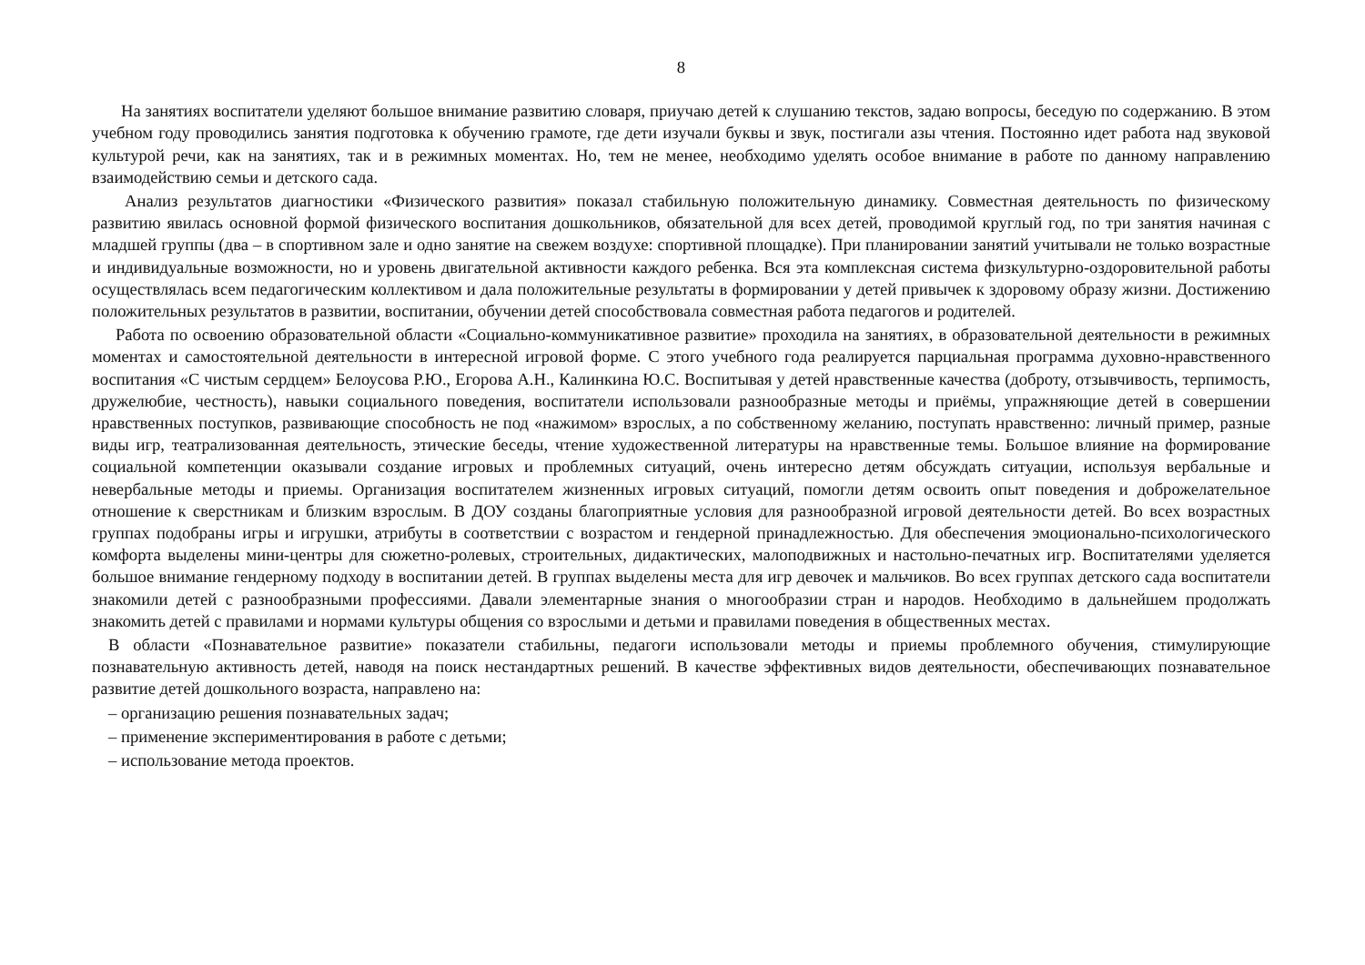8
На занятиях воспитатели уделяют большое внимание развитию словаря, приучаю детей к слушанию текстов, задаю вопросы, беседую по содержанию. В этом учебном году проводились занятия подготовка к обучению грамоте, где дети изучали буквы и звук, постигали азы чтения. Постоянно идет работа над звуковой культурой речи, как на занятиях, так и в режимных моментах. Но, тем не менее, необходимо уделять особое внимание в работе по данному направлению взаимодействию семьи и детского сада.
Анализ результатов диагностики «Физического развития» показал стабильную положительную динамику. Совместная деятельность по физическому развитию явилась основной формой физического воспитания дошкольников, обязательной для всех детей, проводимой круглый год, по три занятия начиная с младшей группы (два – в спортивном зале и одно занятие на свежем воздухе: спортивной площадке). При планировании занятий учитывали не только возрастные и индивидуальные возможности, но и уровень двигательной активности каждого ребенка. Вся эта комплексная система физкультурно-оздоровительной работы осуществлялась всем педагогическим коллективом и дала положительные результаты в формировании у детей привычек к здоровому образу жизни. Достижению положительных результатов в развитии, воспитании, обучении детей способствовала совместная работа педагогов и родителей.
Работа по освоению образовательной области «Социально-коммуникативное развитие» проходила на занятиях, в образовательной деятельности в режимных моментах и самостоятельной деятельности в интересной игровой форме. С этого учебного года реалируется парциальная программа духовно-нравственного воспитания «С чистым сердцем» Белоусова Р.Ю., Егорова А.Н., Калинкина Ю.С. Воспитывая у детей нравственные качества (доброту, отзывчивость, терпимость, дружелюбие, честность), навыки социального поведения, воспитатели использовали разнообразные методы и приёмы, упражняющие детей в совершении нравственных поступков, развивающие способность не под «нажимом» взрослых, а по собственному желанию, поступать нравственно: личный пример, разные виды игр, театрализованная деятельность, этические беседы, чтение художественной литературы на нравственные темы. Большое влияние на формирование социальной компетенции оказывали создание игровых и проблемных ситуаций, очень интересно детям обсуждать ситуации, используя вербальные и невербальные методы и приемы. Организация воспитателем жизненных игровых ситуаций, помогли детям освоить опыт поведения и доброжелательное отношение к сверстникам и близким взрослым. В ДОУ созданы благоприятные условия для разнообразной игровой деятельности детей. Во всех возрастных группах подобраны игры и игрушки, атрибуты в соответствии с возрастом и гендерной принадлежностью. Для обеспечения эмоционально-психологического комфорта выделены мини-центры для сюжетно-ролевых, строительных, дидактических, малоподвижных и настольно-печатных игр. Воспитателями уделяется большое внимание гендерному подходу в воспитании детей. В группах выделены места для игр девочек и мальчиков. Во всех группах детского сада воспитатели знакомили детей с разнообразными профессиями. Давали элементарные знания о многообразии стран и народов. Необходимо в дальнейшем продолжать знакомить детей с правилами и нормами культуры общения со взрослыми и детьми и правилами поведения в общественных местах.
В области «Познавательное развитие» показатели стабильны, педагоги использовали методы и приемы проблемного обучения, стимулирующие познавательную активность детей, наводя на поиск нестандартных решений. В качестве эффективных видов деятельности, обеспечивающих познавательное развитие детей дошкольного возраста, направлено на:
– организацию решения познавательных задач;
– применение экспериментирования в работе с детьми;
– использование метода проектов.